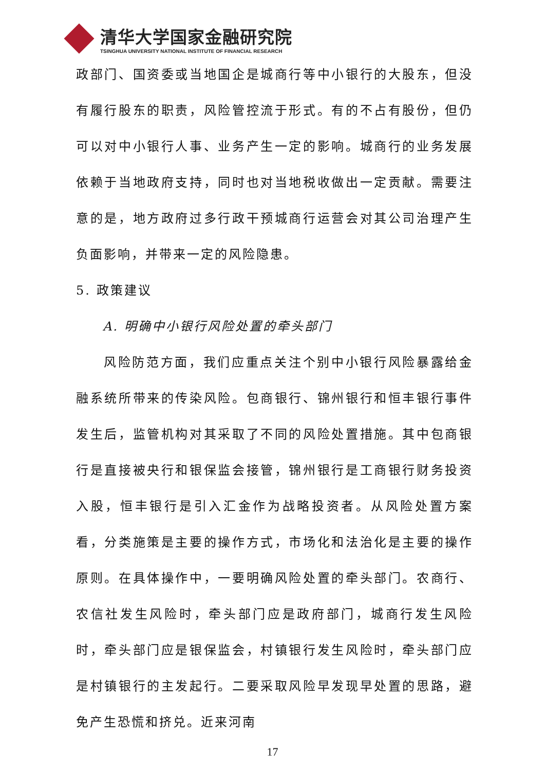清华大学国家金融研究院
TSINGHUA UNIVERSITY NATIONAL INSTITUTE OF FINANCIAL RESEARCH
政部门、国资委或当地国企是城商行等中小银行的大股东，但没有履行股东的职责，风险管控流于形式。有的不占有股份，但仍可以对中小银行人事、业务产生一定的影响。城商行的业务发展依赖于当地政府支持，同时也对当地税收做出一定贡献。需要注意的是，地方政府过多行政干预城商行运营会对其公司治理产生负面影响，并带来一定的风险隐患。
5. 政策建议
A. 明确中小银行风险处置的牵头部门
风险防范方面，我们应重点关注个别中小银行风险暴露给金融系统所带来的传染风险。包商银行、锦州银行和恒丰银行事件发生后，监管机构对其采取了不同的风险处置措施。其中包商银行是直接被央行和银保监会接管，锦州银行是工商银行财务投资入股，恒丰银行是引入汇金作为战略投资者。从风险处置方案看，分类施策是主要的操作方式，市场化和法治化是主要的操作原则。在具体操作中，一要明确风险处置的牵头部门。农商行、农信社发生风险时，牵头部门应是政府部门，城商行发生风险时，牵头部门应是银保监会，村镇银行发生风险时，牵头部门应是村镇银行的主发起行。二要采取风险早发现早处置的思路，避免产生恐慌和挤兑。近来河南
17